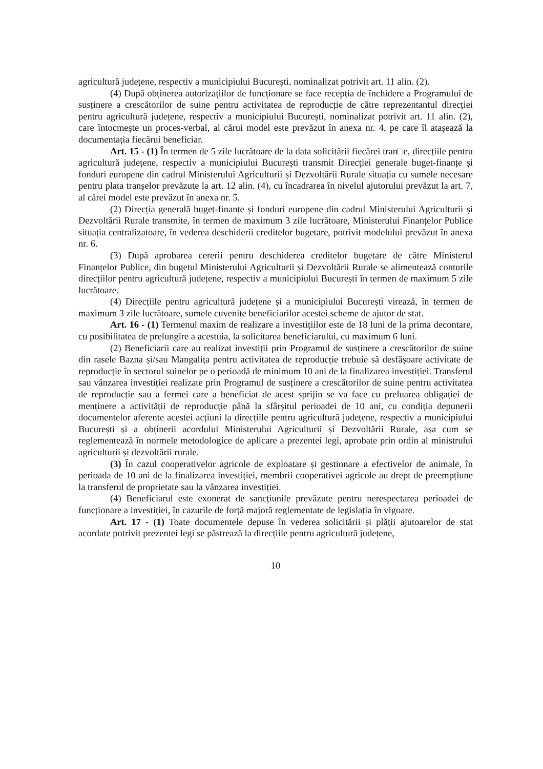agricultură județene, respectiv a municipiului București, nominalizat potrivit art. 11 alin. (2).
(4) După obținerea autorizațiilor de funcționare se face recepția de închidere a Programului de susținere a crescătorilor de suine pentru activitatea de reproducție de către reprezentantul direcției pentru agricultură județene, respectiv a municipiului București, nominalizat potrivit art. 11 alin. (2), care întocmește un proces-verbal, al cărui model este prevăzut în anexa nr. 4, pe care îl atașează la documentația fiecărui beneficiar.
Art. 15 - (1) În termen de 5 zile lucrătoare de la data solicitării fiecărei tran□e, direcțiile pentru agricultură județene, respectiv a municipiului București transmit Direcției generale buget-finanțe și fonduri europene din cadrul Ministerului Agriculturii și Dezvoltării Rurale situația cu sumele necesare pentru plata tranșelor prevăzute la art. 12 alin. (4), cu încadrarea în nivelul ajutorului prevăzut la art. 7, al cărei model este prevăzut în anexa nr. 5.
(2) Direcția generală buget-finanțe și fonduri europene din cadrul Ministerului Agriculturii și Dezvoltării Rurale transmite, în termen de maximum 3 zile lucrătoare, Ministerului Finanțelor Publice situația centralizatoare, în vederea deschiderii creditelor bugetare, potrivit modelului prevăzut în anexa nr. 6.
(3) După aprobarea cererii pentru deschiderea creditelor bugetare de către Ministerul Finanțelor Publice, din bugetul Ministerului Agriculturii și Dezvoltării Rurale se alimentează conturile direcțiilor pentru agricultură județene, respectiv a municipiului București în termen de maximum 5 zile lucrătoare.
(4) Direcțiile pentru agricultură județene și a municipiului București virează, în termen de maximum 3 zile lucrătoare, sumele cuvenite beneficiarilor acestei scheme de ajutor de stat.
Art. 16 - (1) Termenul maxim de realizare a investițiilor este de 18 luni de la prima decontare, cu posibilitatea de prelungire a acestuia, la solicitarea beneficiarului, cu maximum 6 luni.
(2) Beneficiarii care au realizat investiții prin Programul de susținere a crescătorilor de suine din rasele Bazna și/sau Mangalița pentru activitatea de reproducție trebuie să desfășoare activitate de reproducție în sectorul suinelor pe o perioadă de minimum 10 ani de la finalizarea investiției. Transferul sau vânzarea investiției realizate prin Programul de susținere a crescătorilor de suine pentru activitatea de reproducție sau a fermei care a beneficiat de acest sprijin se va face cu preluarea obligației de menținere a activității de reproducție până la sfârșitul perioadei de 10 ani, cu condiția depunerii documentelor aferente acestei acțiuni la direcțiile pentru agricultură județene, respectiv a municipiului București și a obținerii acordului Ministerului Agriculturii și Dezvoltării Rurale, așa cum se reglementează în normele metodologice de aplicare a prezentei legi, aprobate prin ordin al ministrului agriculturii și dezvoltării rurale.
(3) În cazul cooperativelor agricole de exploatare și gestionare a efectivelor de animale, în perioada de 10 ani de la finalizarea investiției, membrii cooperativei agricole au drept de preempțiune la transferul de proprietate sau la vânzarea investiției.
(4) Beneficiarul este exonerat de sancțiunile prevăzute pentru nerespectarea perioadei de funcționare a investiției, în cazurile de forță majoră reglementate de legislația în vigoare.
Art. 17 - (1) Toate documentele depuse în vederea solicitării și plății ajutoarelor de stat acordate potrivit prezentei legi se păstrează la direcțiile pentru agricultură județene,
10